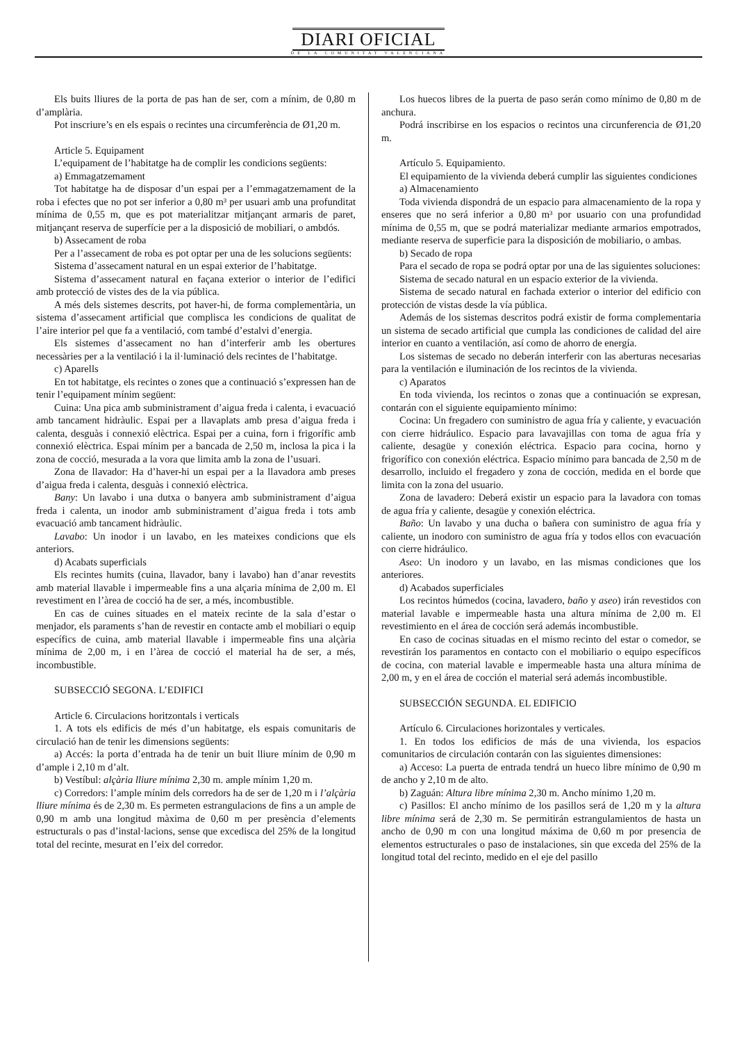DIARI OFICIAL
DE LA COMUNITAT VALENCIANA
Els buits lliures de la porta de pas han de ser, com a mínim, de 0,80 m d’amplària.
Pot inscriure’s en els espais o recintes una circumferència de Ø1,20 m.
Article 5. Equipament
L’equipament de l’habitatge ha de complir les condicions següents:
a) Emmagatzemament
Tot habitatge ha de disposar d’un espai per a l’emmagatzemament de la roba i efectes que no pot ser inferior a 0,80 m³ per usuari amb una profunditat mínima de 0,55 m, que es pot materialitzar mitjançant armaris de paret, mitjançant reserva de superfície per a la disposició de mobiliari, o ambdós.
b) Assecament de roba
Per a l’assecament de roba es pot optar per una de les solucions següents:
Sistema d’assecament natural en un espai exterior de l’habitatge.
Sistema d’assecament natural en façana exterior o interior de l’edifici amb protecció de vistes des de la via pública.
A més dels sistemes descrits, pot haver-hi, de forma complementària, un sistema d’assecament artificial que complisca les condicions de qualitat de l’aire interior pel que fa a ventilació, com també d’estalvi d’energia.
Els sistemes d’assecament no han d’interferir amb les obertures necessàries per a la ventilació i la il·luminació dels recintes de l’habitatge.
c) Aparells
En tot habitatge, els recintes o zones que a continuació s’expressen han de tenir l’equipament mínim següent:
Cuina: Una pica amb subministrament d’aigua freda i calenta, i evacuació amb tancament hidràulic. Espai per a llavaplats amb presa d’aigua freda i calenta, desguàs i connexió elèctrica. Espai per a cuina, forn i frigorífic amb connexió elèctrica. Espai mínim per a bancada de 2,50 m, inclosa la pica i la zona de cocció, mesurada a la vora que limita amb la zona de l’usuari.
Zona de llavador: Ha d’haver-hi un espai per a la llavadora amb preses d’aigua freda i calenta, desguàs i connexió elèctrica.
Bany: Un lavabo i una dutxa o banyera amb subministrament d’aigua freda i calenta, un inodor amb subministrament d’aigua freda i tots amb evacuació amb tancament hidràulic.
Lavabo: Un inodor i un lavabo, en les mateixes condicions que els anteriors.
d) Acabats superficials
Els recintes humits (cuina, llavador, bany i lavabo) han d’anar revestits amb material llavable i impermeable fins a una alçaria mínima de 2,00 m. El revestiment en l’àrea de cocció ha de ser, a més, incombustible.
En cas de cuines situades en el mateix recinte de la sala d’estar o menjador, els paraments s’han de revestir en contacte amb el mobiliari o equip específics de cuina, amb material llavable i impermeable fins una alçària mínima de 2,00 m, i en l’àrea de cocció el material ha de ser, a més, incombustible.
SUBSECCIÓ SEGONA. L’EDIFICI
Article 6. Circulacions horitzontals i verticals
1. A tots els edificis de més d’un habitatge, els espais comunitaris de circulació han de tenir les dimensions següents:
a) Accés: la porta d’entrada ha de tenir un buit lliure mínim de 0,90 m d’ample i 2,10 m d’alt.
b) Vestíbul: alçària lliure mínima 2,30 m. ample mínim 1,20 m.
c) Corredors: l’ample mínim dels corredors ha de ser de 1,20 m i l’alçària lliure mínima és de 2,30 m. Es permeten estrangulacions de fins a un ample de 0,90 m amb una longitud màxima de 0,60 m per presència d’elements estructurals o pas d’instal·lacions, sense que excedisca del 25% de la longitud total del recinte, mesurat en l’eix del corredor.
Los huecos libres de la puerta de paso serán como mínimo de 0,80 m de anchura.
Podrá inscribirse en los espacios o recintos una circunferencia de Ø1,20 m.
Artículo 5. Equipamiento.
El equipamiento de la vivienda deberá cumplir las siguientes condiciones
a) Almacenamiento
Toda vivienda dispondrá de un espacio para almacenamiento de la ropa y enseres que no será inferior a 0,80 m³ por usuario con una profundidad mínima de 0,55 m, que se podrá materializar mediante armarios empotrados, mediante reserva de superficie para la disposición de mobiliario, o ambas.
b) Secado de ropa
Para el secado de ropa se podrá optar por una de las siguientes soluciones:
Sistema de secado natural en un espacio exterior de la vivienda.
Sistema de secado natural en fachada exterior o interior del edificio con protección de vistas desde la vía pública.
Además de los sistemas descritos podrá existir de forma complementaria un sistema de secado artificial que cumpla las condiciones de calidad del aire interior en cuanto a ventilación, así como de ahorro de energía.
Los sistemas de secado no deberán interferir con las aberturas necesarias para la ventilación e iluminación de los recintos de la vivienda.
c) Aparatos
En toda vivienda, los recintos o zonas que a continuación se expresan, contarán con el siguiente equipamiento mínimo:
Cocina: Un fregadero con suministro de agua fría y caliente, y evacuación con cierre hidráulico. Espacio para lavavajillas con toma de agua fría y caliente, desagüe y conexión eléctrica. Espacio para cocina, horno y frigorífico con conexión eléctrica. Espacio mínimo para bancada de 2,50 m de desarrollo, incluido el fregadero y zona de cocción, medida en el borde que limita con la zona del usuario.
Zona de lavadero: Deberá existir un espacio para la lavadora con tomas de agua fría y caliente, desagüe y conexión eléctrica.
Baño: Un lavabo y una ducha o bañera con suministro de agua fría y caliente, un inodoro con suministro de agua fría y todos ellos con evacuación con cierre hidráulico.
Aseo: Un inodoro y un lavabo, en las mismas condiciones que los anteriores.
d) Acabados superficiales
Los recintos húmedos (cocina, lavadero, baño y aseo) irán revestidos con material lavable e impermeable hasta una altura mínima de 2,00 m. El revestimiento en el área de cocción será además incombustible.
En caso de cocinas situadas en el mismo recinto del estar o comedor, se revestirán los paramentos en contacto con el mobiliario o equipo específicos de cocina, con material lavable e impermeable hasta una altura mínima de 2,00 m, y en el área de cocción el material será además incombustible.
SUBSECCIÓN SEGUNDA. EL EDIFICIO
Artículo 6. Circulaciones horizontales y verticales.
1. En todos los edificios de más de una vivienda, los espacios comunitarios de circulación contarán con las siguientes dimensiones:
a) Acceso: La puerta de entrada tendrá un hueco libre mínimo de 0,90 m de ancho y 2,10 m de alto.
b) Zaguán: Altura libre mínima 2,30 m. Ancho mínimo 1,20 m.
c) Pasillos: El ancho mínimo de los pasillos será de 1,20 m y la altura libre mínima será de 2,30 m. Se permitirán estrangulamientos de hasta un ancho de 0,90 m con una longitud máxima de 0,60 m por presencia de elementos estructurales o paso de instalaciones, sin que exceda del 25% de la longitud total del recinto, medido en el eje del pasillo